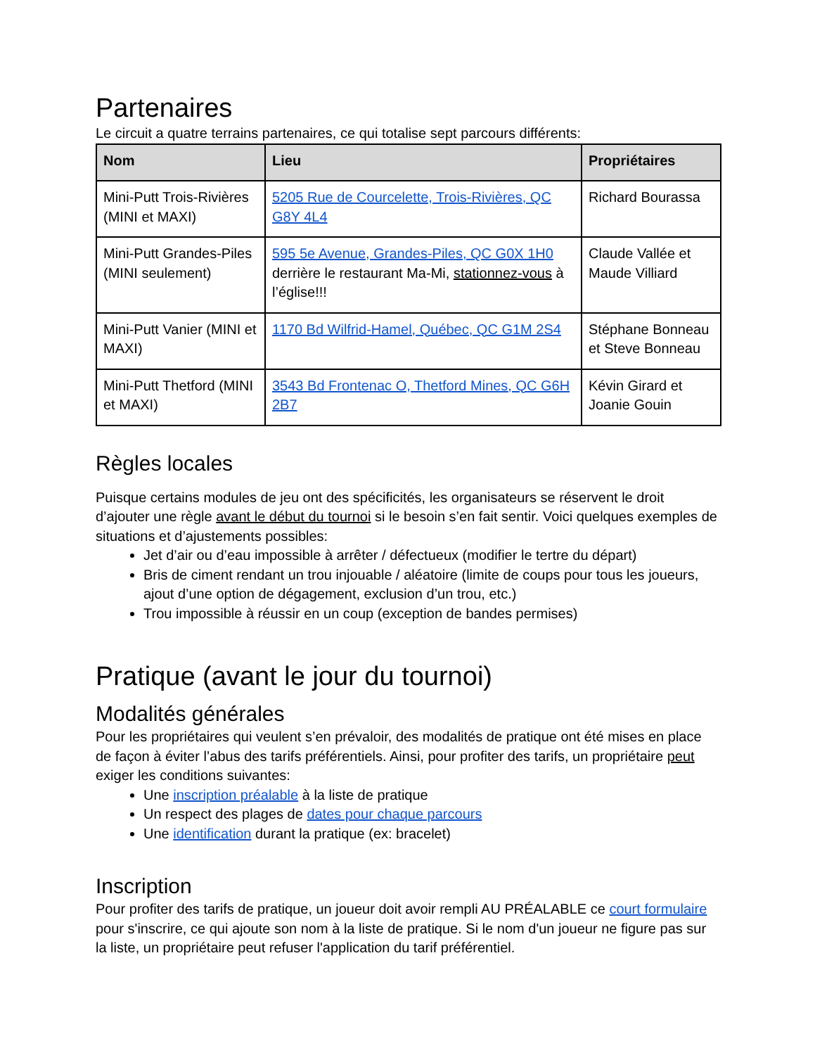Partenaires
Le circuit a quatre terrains partenaires, ce qui totalise sept parcours différents:
| Nom | Lieu | Propriétaires |
| --- | --- | --- |
| Mini-Putt Trois-Rivières (MINI et MAXI) | 5205 Rue de Courcelette, Trois-Rivières, QC G8Y 4L4 | Richard Bourassa |
| Mini-Putt Grandes-Piles (MINI seulement) | 595 5e Avenue, Grandes-Piles, QC G0X 1H0 derrière le restaurant Ma-Mi, stationnez-vous à l’église!!! | Claude Vallée et Maude Villiard |
| Mini-Putt Vanier (MINI et MAXI) | 1170 Bd Wilfrid-Hamel, Québec, QC G1M 2S4 | Stéphane Bonneau et Steve Bonneau |
| Mini-Putt Thetford (MINI et MAXI) | 3543 Bd Frontenac O, Thetford Mines, QC G6H 2B7 | Kévin Girard et Joanie Gouin |
Règles locales
Puisque certains modules de jeu ont des spécificités, les organisateurs se réservent le droit d’ajouter une règle avant le début du tournoi si le besoin s’en fait sentir. Voici quelques exemples de situations et d’ajustements possibles:
Jet d’air ou d’eau impossible à arrêter / défectueux (modifier le tertre du départ)
Bris de ciment rendant un trou injouable / aléatoire (limite de coups pour tous les joueurs, ajout d’une option de dégagement, exclusion d’un trou, etc.)
Trou impossible à réussir en un coup (exception de bandes permises)
Pratique (avant le jour du tournoi)
Modalités générales
Pour les propriétaires qui veulent s’en prévaloir, des modalités de pratique ont été mises en place de façon à éviter l’abus des tarifs préférentiels. Ainsi, pour profiter des tarifs, un propriétaire peut exiger les conditions suivantes:
Une inscription préalable à la liste de pratique
Un respect des plages de dates pour chaque parcours
Une identification durant la pratique (ex: bracelet)
Inscription
Pour profiter des tarifs de pratique, un joueur doit avoir rempli AU PRÉALABLE ce court formulaire pour s'inscrire, ce qui ajoute son nom à la liste de pratique. Si le nom d'un joueur ne figure pas sur la liste, un propriétaire peut refuser l'application du tarif préférentiel.